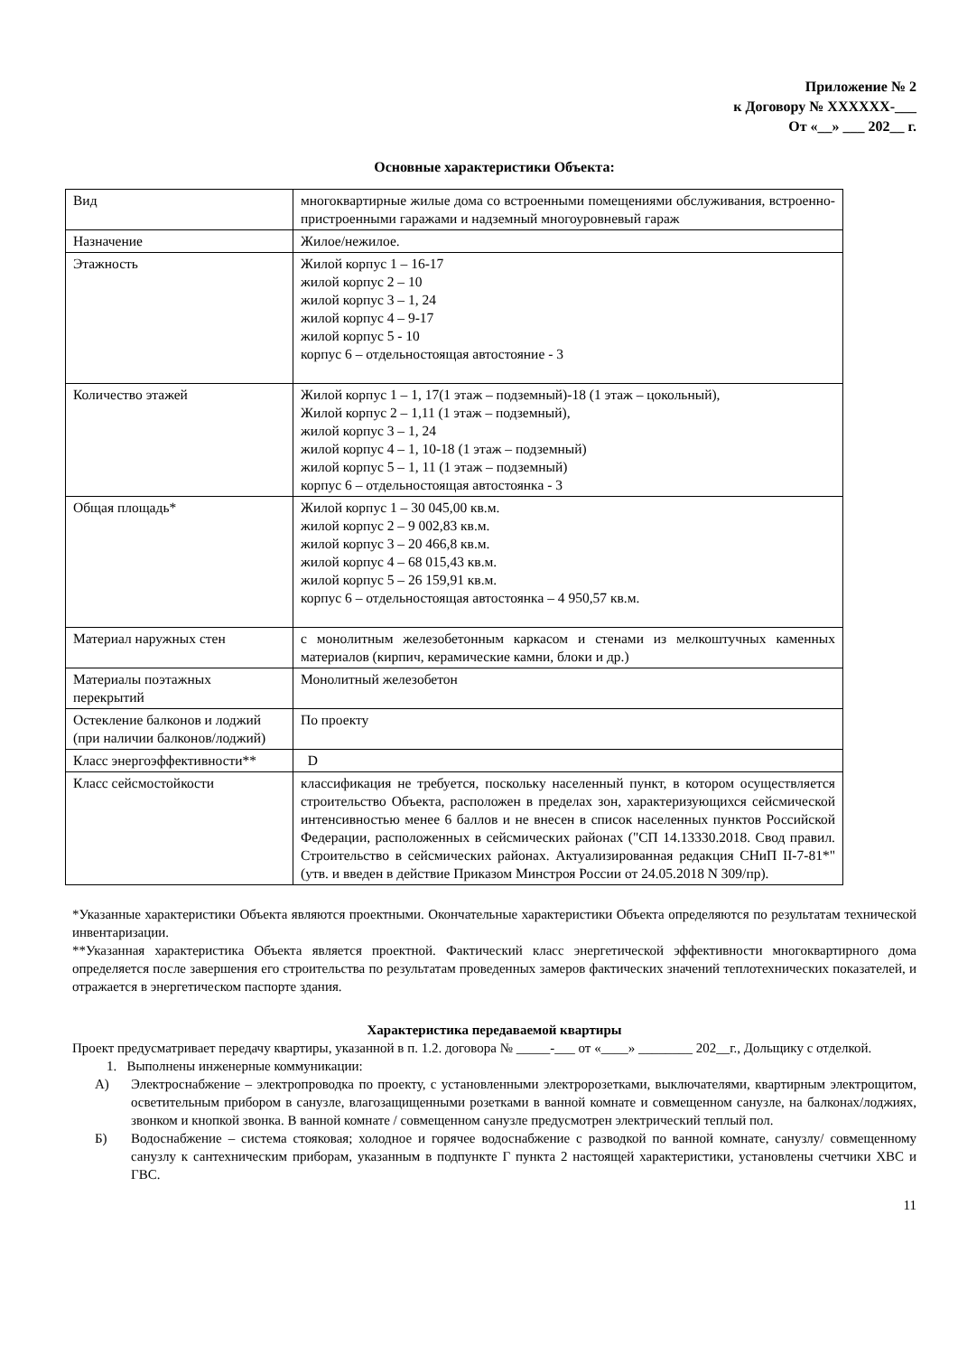Приложение № 2
к Договору № XXXXXX-___
От «__» ___ 202__ г.
Основные характеристики Объекта:
| Вид | многоквартирные жилые дома со встроенными помещениями обслуживания, встроенно-пристроенными гаражами и надземный многоуровневый гараж |
| Назначение | Жилое/нежилое. |
| Этажность | Жилой корпус 1 – 16-17 жилой корпус 2 – 10 жилой корпус 3 – 1, 24 жилой корпус 4 – 9-17 жилой корпус 5 - 10 корпус 6 – отдельностоящая автостояние - 3 |
| Количество этажей | Жилой корпус 1 – 1, 17(1 этаж – подземный)-18 (1 этаж – цокольный), Жилой корпус 2 – 1,11 (1 этаж – подземный), жилой корпус 3 – 1, 24 жилой корпус 4 – 1, 10-18 (1 этаж – подземный) жилой корпус 5 – 1, 11 (1 этаж – подземный) корпус 6 – отдельностоящая автостоянка - 3 |
| Общая площадь* | Жилой корпус 1 – 30 045,00 кв.м. жилой корпус 2 – 9 002,83 кв.м. жилой корпус 3 – 20 466,8 кв.м. жилой корпус 4 – 68 015,43 кв.м. жилой корпус 5 – 26 159,91 кв.м. корпус 6 – отдельностоящая автостоянка – 4 950,57 кв.м. |
| Материал наружных стен | с монолитным железобетонным каркасом и стенами из мелкоштучных каменных материалов (кирпич, керамические камни, блоки и др.) |
| Материалы поэтажных перекрытий | Монолитный железобетон |
| Остекление балконов и лоджий (при наличии балконов/лоджий) | По проекту |
| Класс энергоэффективности** | D |
| Класс сейсмостойкости | классификация не требуется, поскольку населенный пункт, в котором осуществляется строительство Объекта, расположен в пределах зон, характеризующихся сейсмической интенсивностью менее 6 баллов и не внесен в список населенных пунктов Российской Федерации, расположенных в сейсмических районах ("СП 14.13330.2018. Свод правил. Строительство в сейсмических районах. Актуализированная редакция СНиП II-7-81*" (утв. и введен в действие Приказом Минстроя России от 24.05.2018 N 309/пр). |
*Указанные характеристики Объекта являются проектными. Окончательные характеристики Объекта определяются по результатам технической инвентаризации.
**Указанная характеристика Объекта является проектной. Фактический класс энергетической эффективности многоквартирного дома определяется после завершения его строительства по результатам проведенных замеров фактических значений теплотехнических показателей, и отражается в энергетическом паспорте здания.
Характеристика передаваемой квартиры
Проект предусматривает передачу квартиры, указанной в п. 1.2. договора № _____-___ от «____» ________ 202__г., Дольщику с отделкой.
1. Выполнены инженерные коммуникации:
А) Электроснабжение – электропроводка по проекту, с установленными электророзетками, выключателями, квартирным электрощитом, осветительным прибором в санузле, влагозащищенными розетками в ванной комнате и совмещенном санузле, на балконах/лоджиях, звонком и кнопкой звонка. В ванной комнате / совмещенном санузле предусмотрен электрический теплый пол.
Б) Водоснабжение – система стояковая; холодное и горячее водоснабжение с разводкой по ванной комнате, санузлу/ совмещенному санузлу к сантехническим приборам, указанным в подпункте Г пункта 2 настоящей характеристики, установлены счетчики ХВС и ГВС.
11